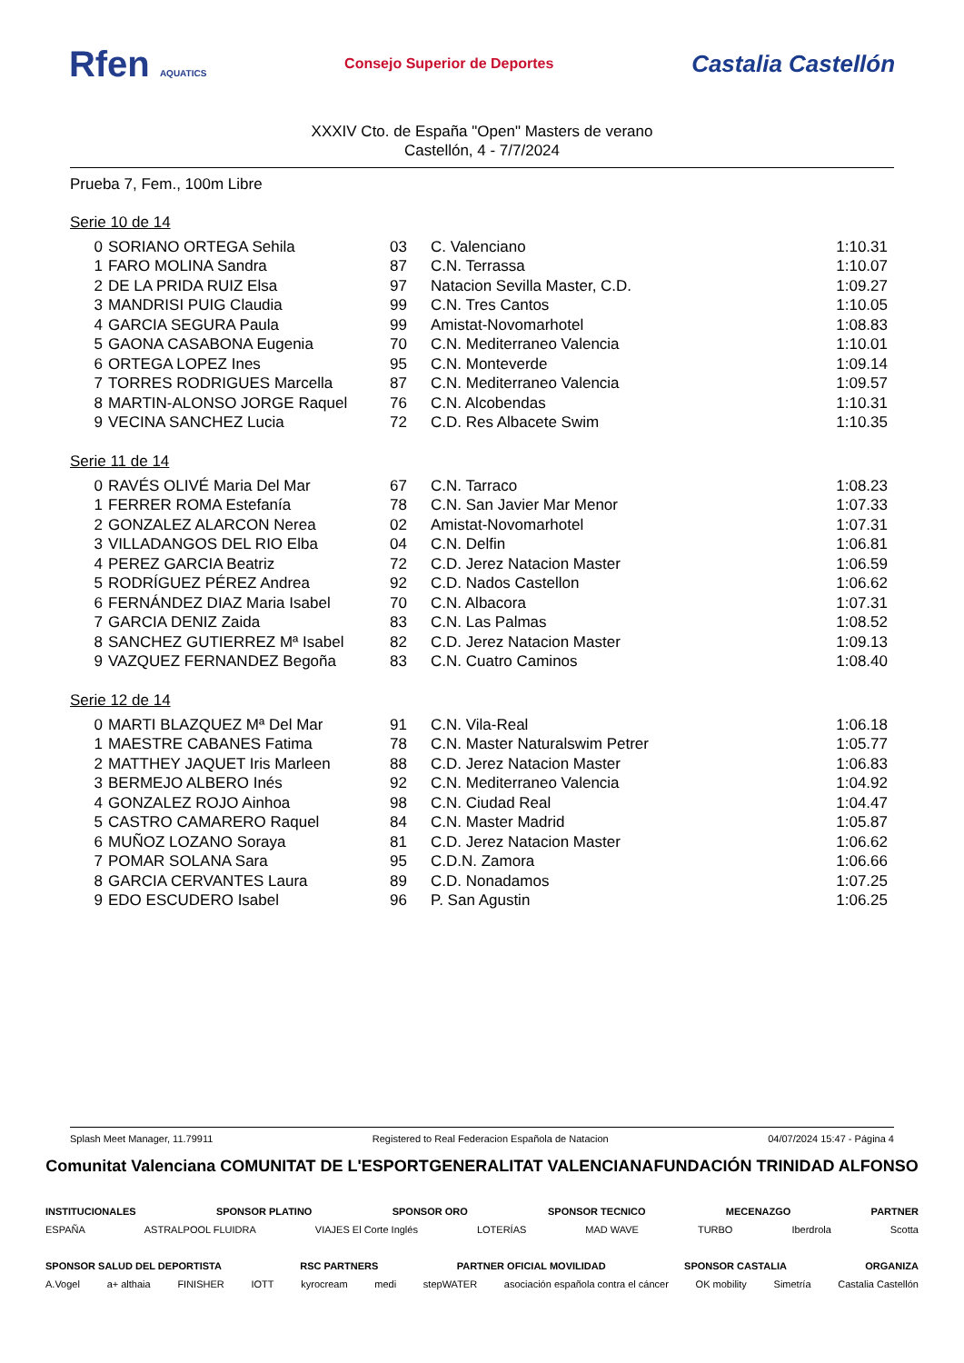Rfen AQUATICS Consejo Superior de Deportes Castalia Castellón
XXXIV Cto. de España "Open" Masters de verano
Castellón, 4 - 7/7/2024
Prueba 7, Fem., 100m Libre
Serie 10 de 14
| 0 | SORIANO ORTEGA Sehila | 03 | C. Valenciano | 1:10.31 |
| 1 | FARO MOLINA Sandra | 87 | C.N. Terrassa | 1:10.07 |
| 2 | DE LA PRIDA RUIZ Elsa | 97 | Natacion Sevilla Master, C.D. | 1:09.27 |
| 3 | MANDRISI PUIG Claudia | 99 | C.N. Tres Cantos | 1:10.05 |
| 4 | GARCIA SEGURA Paula | 99 | Amistat-Novomarhotel | 1:08.83 |
| 5 | GAONA CASABONA Eugenia | 70 | C.N. Mediterraneo Valencia | 1:10.01 |
| 6 | ORTEGA LOPEZ Ines | 95 | C.N. Monteverde | 1:09.14 |
| 7 | TORRES RODRIGUES Marcella | 87 | C.N. Mediterraneo Valencia | 1:09.57 |
| 8 | MARTIN-ALONSO JORGE Raquel | 76 | C.N. Alcobendas | 1:10.31 |
| 9 | VECINA SANCHEZ Lucia | 72 | C.D. Res Albacete Swim | 1:10.35 |
Serie 11 de 14
| 0 | RAVÉS OLIVÉ Maria Del Mar | 67 | C.N. Tarraco | 1:08.23 |
| 1 | FERRER ROMA Estefanía | 78 | C.N. San Javier Mar Menor | 1:07.33 |
| 2 | GONZALEZ ALARCON Nerea | 02 | Amistat-Novomarhotel | 1:07.31 |
| 3 | VILLADANGOS DEL RIO Elba | 04 | C.N. Delfin | 1:06.81 |
| 4 | PEREZ GARCIA Beatriz | 72 | C.D. Jerez Natacion Master | 1:06.59 |
| 5 | RODRÍGUEZ PÉREZ Andrea | 92 | C.D. Nados Castellon | 1:06.62 |
| 6 | FERNÁNDEZ DIAZ Maria Isabel | 70 | C.N. Albacora | 1:07.31 |
| 7 | GARCIA DENIZ Zaida | 83 | C.N. Las Palmas | 1:08.52 |
| 8 | SANCHEZ GUTIERREZ Mª Isabel | 82 | C.D. Jerez Natacion Master | 1:09.13 |
| 9 | VAZQUEZ FERNANDEZ Begoña | 83 | C.N. Cuatro Caminos | 1:08.40 |
Serie 12 de 14
| 0 | MARTI BLAZQUEZ Mª Del Mar | 91 | C.N. Vila-Real | 1:06.18 |
| 1 | MAESTRE CABANES Fatima | 78 | C.N. Master Naturalswim Petrer | 1:05.77 |
| 2 | MATTHEY JAQUET Iris Marleen | 88 | C.D. Jerez Natacion Master | 1:06.83 |
| 3 | BERMEJO ALBERO Inés | 92 | C.N. Mediterraneo Valencia | 1:04.92 |
| 4 | GONZALEZ ROJO Ainhoa | 98 | C.N. Ciudad Real | 1:04.47 |
| 5 | CASTRO CAMARERO Raquel | 84 | C.N. Master Madrid | 1:05.87 |
| 6 | MUÑOZ LOZANO Soraya | 81 | C.D. Jerez Natacion Master | 1:06.62 |
| 7 | POMAR SOLANA Sara | 95 | C.D.N. Zamora | 1:06.66 |
| 8 | GARCIA CERVANTES Laura | 89 | C.D. Nonadamos | 1:07.25 |
| 9 | EDO ESCUDERO Isabel | 96 | P. San Agustin | 1:06.25 |
Splash Meet Manager, 11.79911 Registered to Real Federacion Española de Natacion 04/07/2024 15:47 - Página 4
Comunitat Valenciana COMUNITAT DE L'ESPORT GENERALITAT VALENCIANA FUNDACIÓN TRINIDAD ALFONSO
INSTITUCIONALES SPONSOR PLATINO SPONSOR ORO SPONSOR TECNICO MECENAZGO PARTNER
ESPAÑA ASTRALPOOL FLUIDRA VIAJES El Corte Inglés LOTERÍAS MAD WAVE TURBO Iberdrola Scotta
SPONSOR SALUD DEL DEPORTISTA RSC PARTNERS PARTNER OFICIAL MOVILIDAD SPONSOR CASTALIA ORGANIZA
A.Vogel a+ althaia FINISHER IOTT kyrocream medi stepWATER asociación española contra el cáncer OK mobility Simetría Castalia Castellón